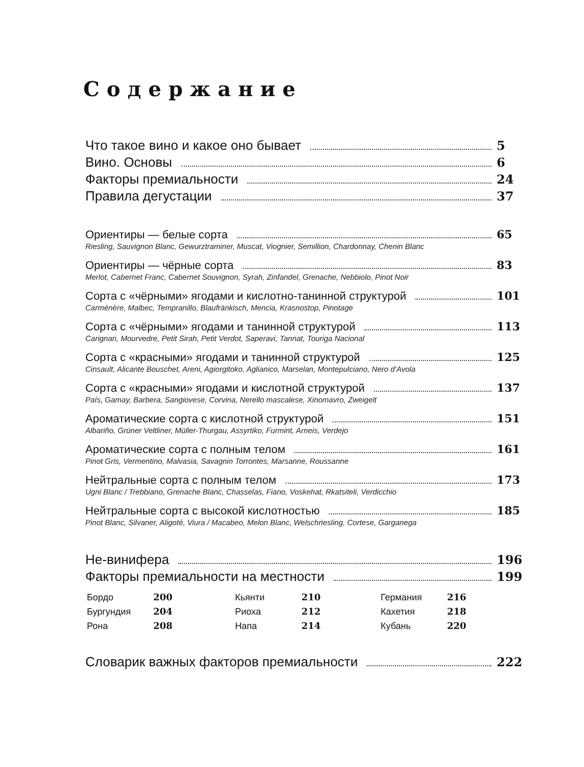Содержание
Что такое вино и какое оно бывает 5
Вино. Основы 6
Факторы премиальности 24
Правила дегустации 37
Ориентиры — белые сорта 65
Riesling, Sauvignon Blanc, Gewurztraminer, Muscat, Viognier, Semillion, Chardonnay, Chenin Blanc
Ориентиры — чёрные сорта 83
Merlot, Cabernet Franc, Cabernet Souvignon, Syrah, Zinfandel, Grenache, Nebbiolo, Pinot Noir
Сорта с «чёрными» ягодами и кислотно-танинной структурой 101
Carménère, Malbec, Tempranillo, Blaufränkisch, Mencia, Krasnostop, Pinotage
Сорта с «чёрными» ягодами и танинной структурой 113
Carignan, Mourvedre, Petit Sirah, Petit Verdot, Saperavi, Tannat, Touriga Nacional
Сорта с «красными» ягодами и танинной структурой 125
Cinsault, Alicante Bouschet, Areni, Agiorgitoko, Aglianico, Marselan, Montepulciano, Nero d’Avola
Сорта с «красными» ягодами и кислотной структурой 137
País, Gamay, Barbera, Sangiovese, Corvina, Nerello mascalese, Xinomavro, Zweigelt
Ароматические сорта с кислотной структурой 151
Albariño, Grüner Veltliner, Müller-Thurgau, Assyrtiko, Furmint, Arneis, Verdejo
Ароматические сорта с полным телом 161
Pinot Gris, Vermentino, Malvasia, Savagnin Torrontes, Marsanne, Roussanne
Нейтральные сорта с полным телом 173
Ugni Blanc / Trebbiano, Grenache Blanc, Chasselas, Fiano, Voskehat, Rkatsiteli, Verdicchio
Нейтральные сорта с высокой кислотностью 185
Pinot Blanc, Silvaner, Aligoté, Viura / Macabeo, Melon Blanc, Welschriesling, Cortese, Garganega
Не-винифера 196
Факторы премиальности на местности 199
Бордо 200 Кьянти 210 Германия 216 Бургундия 204 Риоха 212 Кахетия 218 Рона 208 Напа 214 Кубань 220
Словарик важных факторов премиальности 222